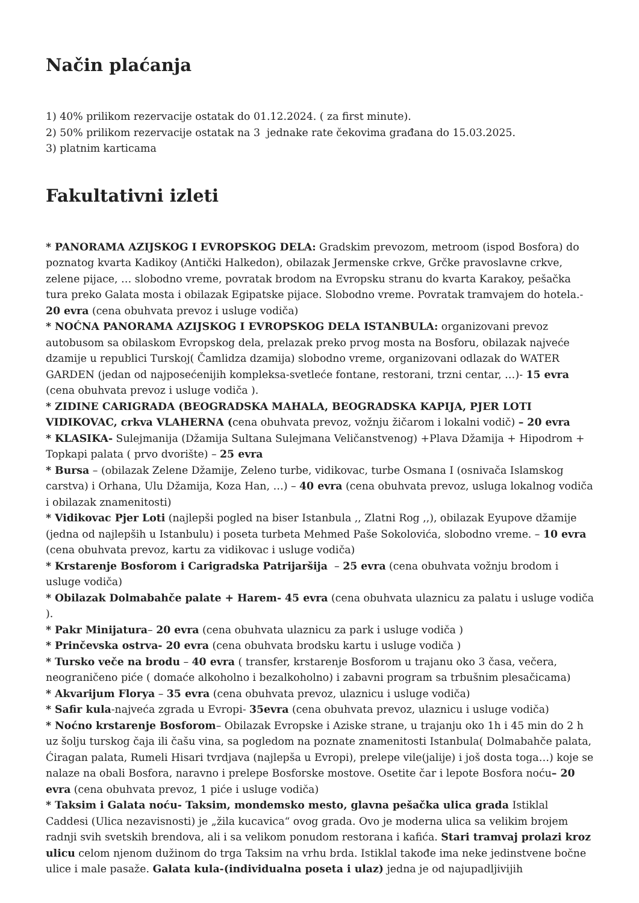Način plaćanja
1) 40% prilikom rezervacije ostatak do 01.12.2024. ( za first minute).
2) 50% prilikom rezervacije ostatak na 3 jednake rate čekovima građana do 15.03.2025.
3) platnim karticama
Fakultativni izleti
* PANORAMA AZIJSKOG I EVROPSKOG DELA: Gradskim prevozom, metroom (ispod Bosfora) do poznatog kvarta Kadikoy (Antički Halkedon), obilazak Jermenske crkve, Grčke pravoslavne crkve, zelene pijace, … slobodno vreme, povratak brodom na Evropsku stranu do kvarta Karakoy, pešačka tura preko Galata mosta i obilazak Egipatske pijace. Slobodno vreme. Povratak tramvajem do hotela.- 20 evra (cena obuhvata prevoz i usluge vodiča)
* NOĆNA PANORAMA AZIJSKOG I EVROPSKOG DELA ISTANBULA: organizovani prevoz autobusom sa obilaskom Evropskog dela, prelazak preko prvog mosta na Bosforu, obilazak najveće dzamije u republici Turskoj( Čamlidza dzamija) slobodno vreme, organizovani odlazak do WATER GARDEN (jedan od najposećenijih kompleksa-svetleće fontane, restorani, trzni centar, …)- 15 evra (cena obuhvata prevoz i usluge vodiča ).
* ZIDINE CARIGRADA (BEOGRADSKA MAHALA, BEOGRADSKA KAPIJA, PJER LOTI VIDIKOVAC, crkva VLAHERNA (cena obuhvata prevoz, vožnju žičarom i lokalni vodič) – 20 evra
* KLASIKA- Sulejmanija (Džamija Sultana Sulejmana Veličanstvenog) +Plava Džamija + Hipodrom + Topkapi palata ( prvo dvorište) – 25 evra
* Bursa – (obilazak Zelene Džamije, Zeleno turbe, vidikovac, turbe Osmana I (osnivača Islamskog carstva) i Orhana, Ulu Džamija, Koza Han, …) – 40 evra (cena obuhvata prevoz, usluga lokalnog vodiča i obilazak znamenitosti)
* Vidikovac Pjer Loti (najlepši pogled na biser Istanbula ,, Zlatni Rog ,,), obilazak Eyupove džamije (jedna od najlepših u Istanbulu) i poseta turbeta Mehmed Paše Sokolovića, slobodno vreme. – 10 evra (cena obuhvata prevoz, kartu za vidikovac i usluge vodiča)
* Krstarenje Bosforom i Carigradska Patrijaršija – 25 evra (cena obuhvata vožnju brodom i usluge vodiča)
* Obilazak Dolmabahče palate + Harem- 45 evra (cena obuhvata ulaznicu za palatu i usluge vodiča ).
* Pakr Minijatura– 20 evra (cena obuhvata ulaznicu za park i usluge vodiča )
* Prinčevska ostrva- 20 evra (cena obuhvata brodsku kartu i usluge vodiča )
* Tursko veče na brodu – 40 evra ( transfer, krstarenje Bosforom u trajanu oko 3 časa, večera, neograničeno piće ( domaće alkoholno i bezalkoholno) i zabavni program sa trbušnim plesačicama)
* Akvarijum Florya – 35 evra (cena obuhvata prevoz, ulaznicu i usluge vodiča)
* Safir kula-najveća zgrada u Evropi- 35evra (cena obuhvata prevoz, ulaznicu i usluge vodiča)
* Noćno krstarenje Bosforom– Obilazak Evropske i Aziske strane, u trajanju oko 1h i 45 min do 2 h uz šolju turskog čaja ili čašu vina, sa pogledom na poznate znamenitosti Istanbula( Dolmabahče palata, Ćiragan palata, Rumeli Hisari tvrdjava (najlepša u Evropi), prelepe vile(jalije) i još dosta toga…) koje se nalaze na obali Bosfora, naravno i prelepe Bosforske mostove. Osetite čar i lepote Bosfora noću– 20 evra (cena obuhvata prevoz, 1 piće i usluge vodiča)
* Taksim i Galata noću- Taksim, mondemsko mesto, glavna pešačka ulica grada Istiklal Caddesi (Ulica nezavisnosti) je „žila kucavica“ ovog grada. Ovo je moderna ulica sa velikim brojem radnji svih svetskih brendova, ali i sa velikom ponudom restorana i kafića. Stari tramvaj prolazi kroz ulicu celom njenom dužinom do trga Taksim na vrhu brda. Istiklal takođe ima neke jedinstvene bočne ulice i male pasaže. Galata kula-(individualna poseta i ulaz) jedna je od najupadljivijih